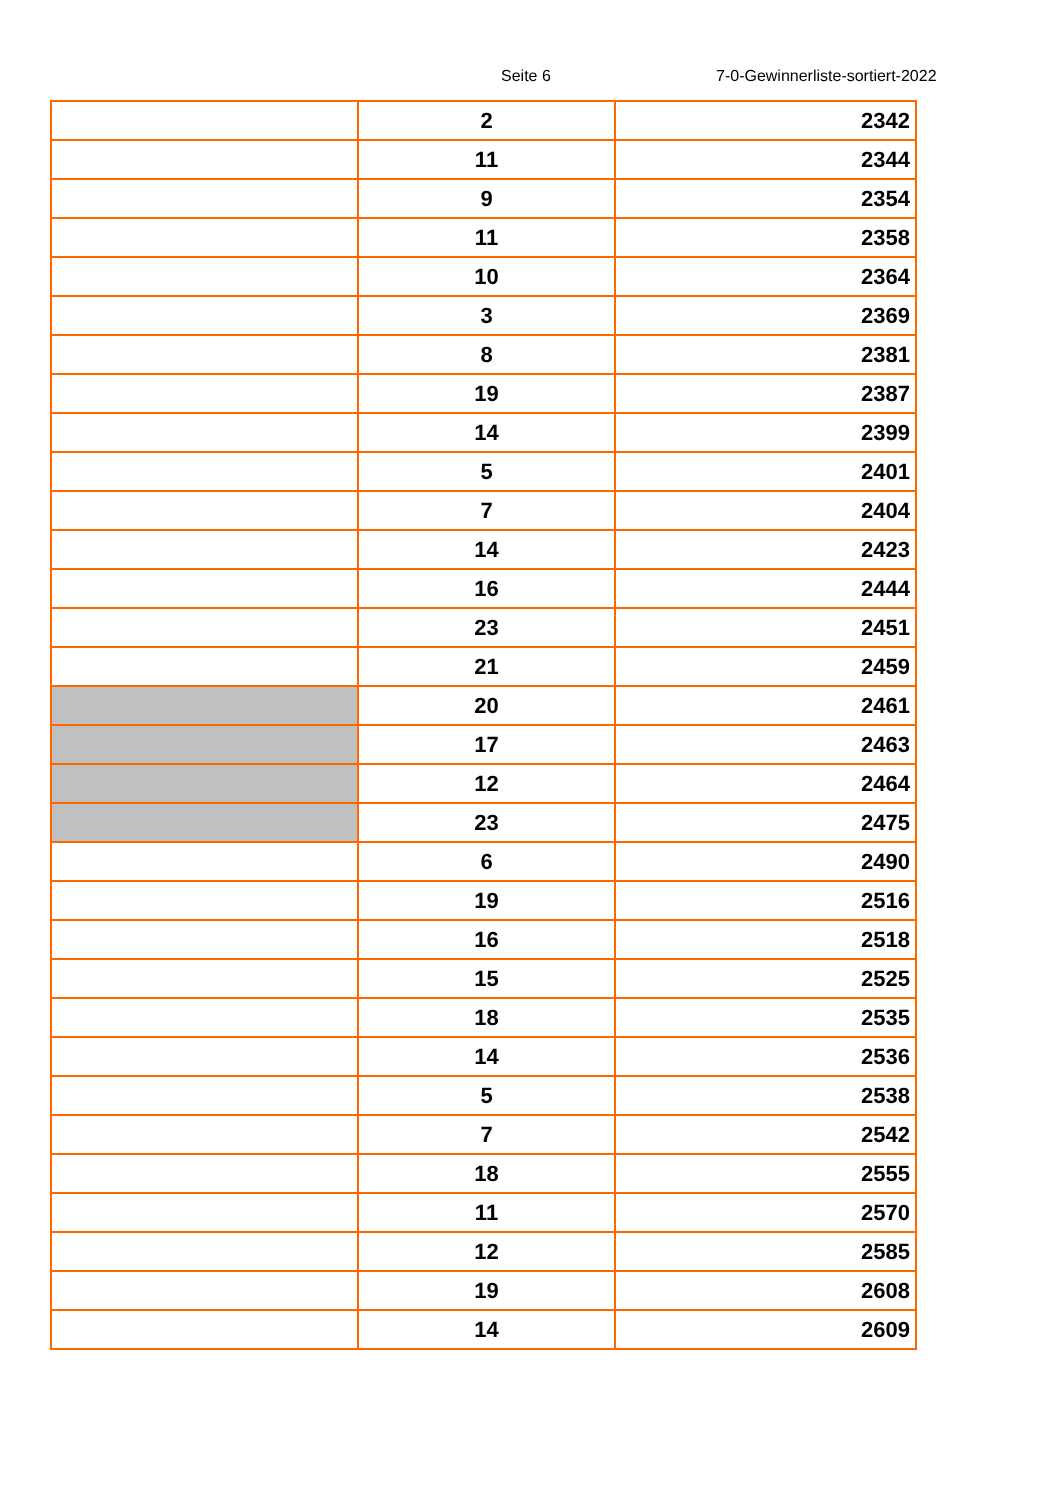Seite 6 7-0-Gewinnerliste-sortiert-2022
| | 2 | 2342 |
| | 11 | 2344 |
| | 9 | 2354 |
| | 11 | 2358 |
| | 10 | 2364 |
| | 3 | 2369 |
| | 8 | 2381 |
| | 19 | 2387 |
| | 14 | 2399 |
| | 5 | 2401 |
| | 7 | 2404 |
| | 14 | 2423 |
| | 16 | 2444 |
| | 23 | 2451 |
| | 21 | 2459 |
| | 20 | 2461 |
| | 17 | 2463 |
| | 12 | 2464 |
| | 23 | 2475 |
| | 6 | 2490 |
| | 19 | 2516 |
| | 16 | 2518 |
| | 15 | 2525 |
| | 18 | 2535 |
| | 14 | 2536 |
| | 5 | 2538 |
| | 7 | 2542 |
| | 18 | 2555 |
| | 11 | 2570 |
| | 12 | 2585 |
| | 19 | 2608 |
| | 14 | 2609 |